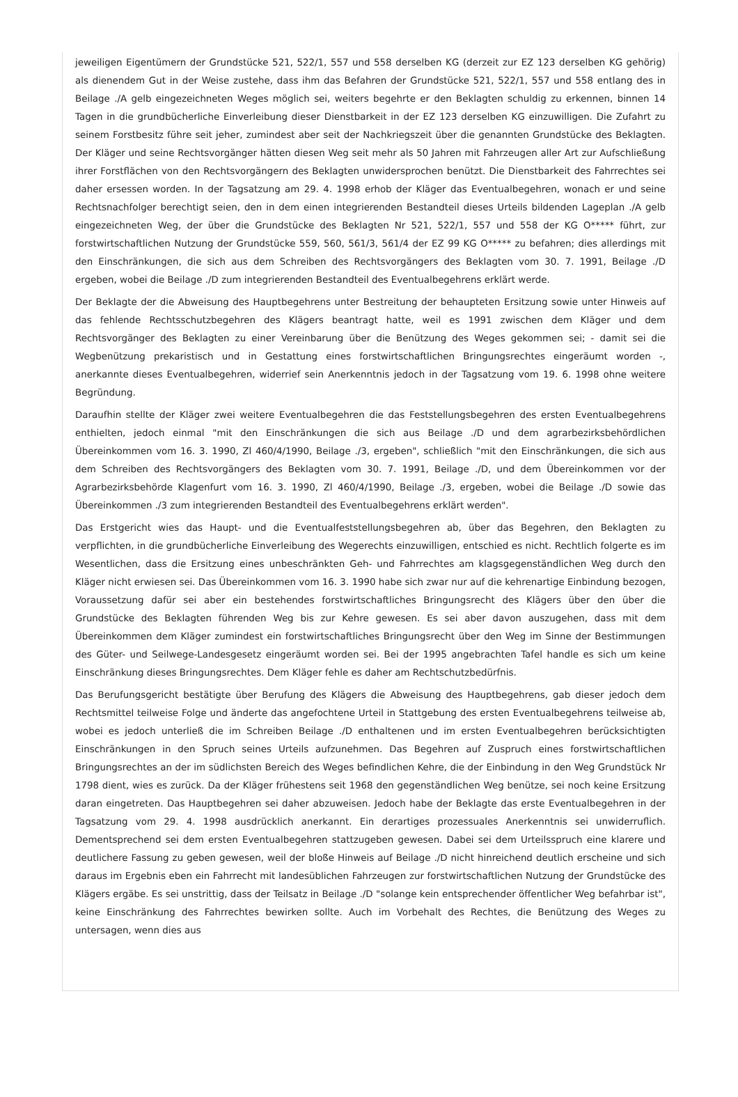jeweiligen Eigentümern der Grundstücke 521, 522/1, 557 und 558 derselben KG (derzeit zur EZ 123 derselben KG gehörig) als dienendem Gut in der Weise zustehe, dass ihm das Befahren der Grundstücke 521, 522/1, 557 und 558 entlang des in Beilage ./A gelb eingezeichneten Weges möglich sei, weiters begehrte er den Beklagten schuldig zu erkennen, binnen 14 Tagen in die grundbücherliche Einverleibung dieser Dienstbarkeit in der EZ 123 derselben KG einzuwilligen. Die Zufahrt zu seinem Forstbesitz führe seit jeher, zumindest aber seit der Nachkriegszeit über die genannten Grundstücke des Beklagten. Der Kläger und seine Rechtsvorgänger hätten diesen Weg seit mehr als 50 Jahren mit Fahrzeugen aller Art zur Aufschließung ihrer Forstflächen von den Rechtsvorgängern des Beklagten unwidersprochen benützt. Die Dienstbarkeit des Fahrrechtes sei daher ersessen worden. In der Tagsatzung am 29. 4. 1998 erhob der Kläger das Eventualbegehren, wonach er und seine Rechtsnachfolger berechtigt seien, den in dem einen integrierenden Bestandteil dieses Urteils bildenden Lageplan ./A gelb eingezeichneten Weg, der über die Grundstücke des Beklagten Nr 521, 522/1, 557 und 558 der KG O***** führt, zur forstwirtschaftlichen Nutzung der Grundstücke 559, 560, 561/3, 561/4 der EZ 99 KG O***** zu befahren; dies allerdings mit den Einschränkungen, die sich aus dem Schreiben des Rechtsvorgängers des Beklagten vom 30. 7. 1991, Beilage ./D ergeben, wobei die Beilage ./D zum integrierenden Bestandteil des Eventualbegehrens erklärt werde.
Der Beklagte der die Abweisung des Hauptbegehrens unter Bestreitung der behaupteten Ersitzung sowie unter Hinweis auf das fehlende Rechtsschutzbegehren des Klägers beantragt hatte, weil es 1991 zwischen dem Kläger und dem Rechtsvorgänger des Beklagten zu einer Vereinbarung über die Benützung des Weges gekommen sei; - damit sei die Wegbenützung prekaristisch und in Gestattung eines forstwirtschaftlichen Bringungsrechtes eingeräumt worden -, anerkannte dieses Eventualbegehren, widerrief sein Anerkenntnis jedoch in der Tagsatzung vom 19. 6. 1998 ohne weitere Begründung.
Daraufhin stellte der Kläger zwei weitere Eventualbegehren die das Feststellungsbegehren des ersten Eventualbegehrens enthielten, jedoch einmal "mit den Einschränkungen die sich aus Beilage ./D und dem agrarbezirksbehördlichen Übereinkommen vom 16. 3. 1990, Zl 460/4/1990, Beilage ./3, ergeben", schließlich "mit den Einschränkungen, die sich aus dem Schreiben des Rechtsvorgängers des Beklagten vom 30. 7. 1991, Beilage ./D, und dem Übereinkommen vor der Agrarbezirksbehörde Klagenfurt vom 16. 3. 1990, Zl 460/4/1990, Beilage ./3, ergeben, wobei die Beilage ./D sowie das Übereinkommen ./3 zum integrierenden Bestandteil des Eventualbegehrens erklärt werden".
Das Erstgericht wies das Haupt- und die Eventualfeststellungsbegehren ab, über das Begehren, den Beklagten zu verpflichten, in die grundbücherliche Einverleibung des Wegerechts einzuwilligen, entschied es nicht. Rechtlich folgerte es im Wesentlichen, dass die Ersitzung eines unbeschränkten Geh- und Fahrrechtes am klagsgegenständlichen Weg durch den Kläger nicht erwiesen sei. Das Übereinkommen vom 16. 3. 1990 habe sich zwar nur auf die kehrenartige Einbindung bezogen, Voraussetzung dafür sei aber ein bestehendes forstwirtschaftliches Bringungsrecht des Klägers über den über die Grundstücke des Beklagten führenden Weg bis zur Kehre gewesen. Es sei aber davon auszugehen, dass mit dem Übereinkommen dem Kläger zumindest ein forstwirtschaftliches Bringungsrecht über den Weg im Sinne der Bestimmungen des Güter- und Seilwege-Landesgesetz eingeräumt worden sei. Bei der 1995 angebrachten Tafel handle es sich um keine Einschränkung dieses Bringungsrechtes. Dem Kläger fehle es daher am Rechtschutzbedürfnis.
Das Berufungsgericht bestätigte über Berufung des Klägers die Abweisung des Hauptbegehrens, gab dieser jedoch dem Rechtsmittel teilweise Folge und änderte das angefochtene Urteil in Stattgebung des ersten Eventualbegehrens teilweise ab, wobei es jedoch unterließ die im Schreiben Beilage ./D enthaltenen und im ersten Eventualbegehren berücksichtigten Einschränkungen in den Spruch seines Urteils aufzunehmen. Das Begehren auf Zuspruch eines forstwirtschaftlichen Bringungsrechtes an der im südlichsten Bereich des Weges befindlichen Kehre, die der Einbindung in den Weg Grundstück Nr 1798 dient, wies es zurück. Da der Kläger frühestens seit 1968 den gegenständlichen Weg benütze, sei noch keine Ersitzung daran eingetreten. Das Hauptbegehren sei daher abzuweisen. Jedoch habe der Beklagte das erste Eventualbegehren in der Tagsatzung vom 29. 4. 1998 ausdrücklich anerkannt. Ein derartiges prozessuales Anerkenntnis sei unwiderruflich. Dementsprechend sei dem ersten Eventualbegehren stattzugeben gewesen. Dabei sei dem Urteilsspruch eine klarere und deutlichere Fassung zu geben gewesen, weil der bloße Hinweis auf Beilage ./D nicht hinreichend deutlich erscheine und sich daraus im Ergebnis eben ein Fahrrecht mit landesüblichen Fahrzeugen zur forstwirtschaftlichen Nutzung der Grundstücke des Klägers ergäbe. Es sei unstrittig, dass der Teilsatz in Beilage ./D "solange kein entsprechender öffentlicher Weg befahrbar ist", keine Einschränkung des Fahrrechtes bewirken sollte. Auch im Vorbehalt des Rechtes, die Benützung des Weges zu untersagen, wenn dies aus